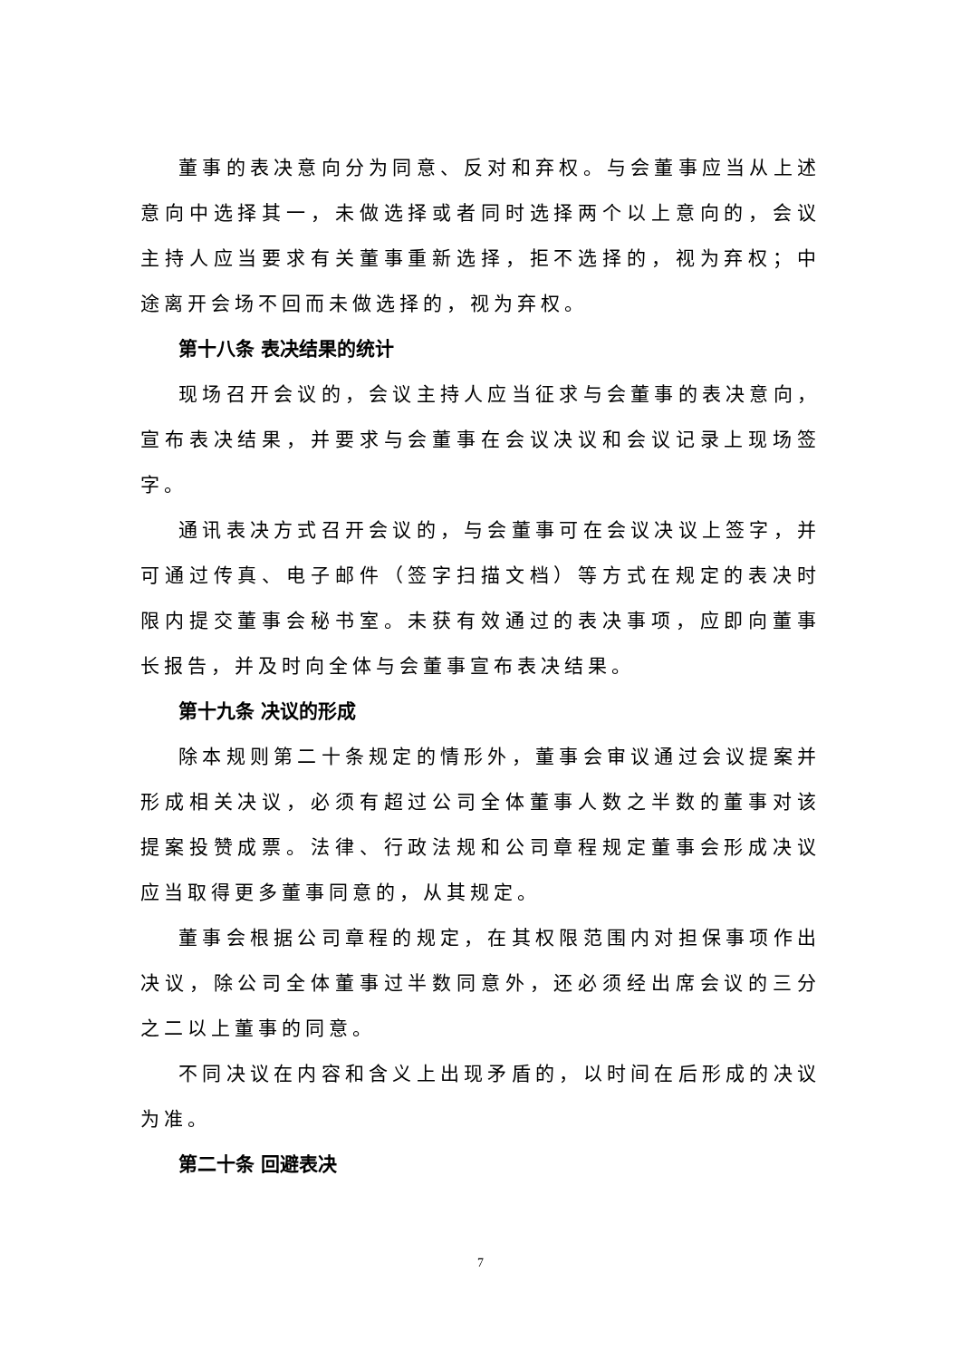董事的表决意向分为同意、反对和弃权。与会董事应当从上述意向中选择其一，未做选择或者同时选择两个以上意向的，会议主持人应当要求有关董事重新选择，拒不选择的，视为弃权；中途离开会场不回而未做选择的，视为弃权。
第十八条 表决结果的统计
现场召开会议的，会议主持人应当征求与会董事的表决意向，宣布表决结果，并要求与会董事在会议决议和会议记录上现场签字。
通讯表决方式召开会议的，与会董事可在会议决议上签字，并可通过传真、电子邮件（签字扫描文档）等方式在规定的表决时限内提交董事会秘书室。未获有效通过的表决事项，应即向董事长报告，并及时向全体与会董事宣布表决结果。
第十九条 决议的形成
除本规则第二十条规定的情形外，董事会审议通过会议提案并形成相关决议，必须有超过公司全体董事人数之半数的董事对该提案投赞成票。法律、行政法规和公司章程规定董事会形成决议应当取得更多董事同意的，从其规定。
董事会根据公司章程的规定，在其权限范围内对担保事项作出决议，除公司全体董事过半数同意外，还必须经出席会议的三分之二以上董事的同意。
不同决议在内容和含义上出现矛盾的，以时间在后形成的决议为准。
第二十条 回避表决
7